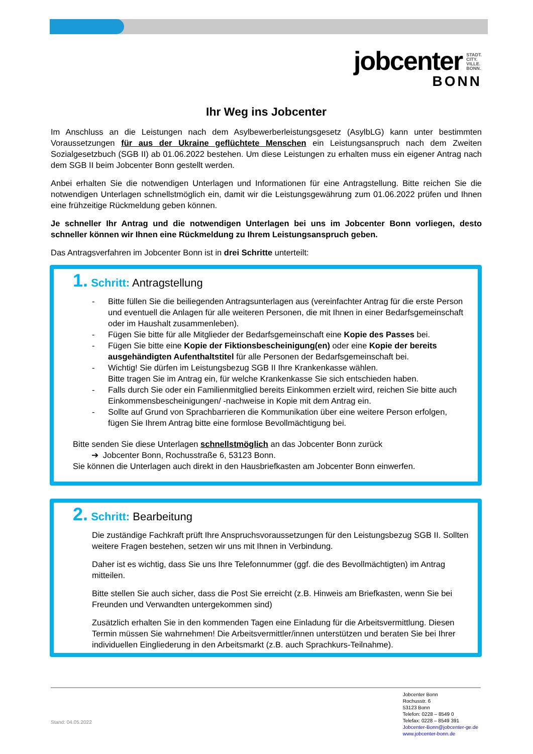jobcenter STADT.
CITY.
VILLE.
BONN.
BONN
Ihr Weg ins Jobcenter
Im Anschluss an die Leistungen nach dem Asylbewerberleistungsgesetz (AsylbLG) kann unter bestimmten Voraussetzungen für aus der Ukraine geflüchtete Menschen ein Leistungsanspruch nach dem Zweiten Sozialgesetzbuch (SGB II) ab 01.06.2022 bestehen. Um diese Leistungen zu erhalten muss ein eigener Antrag nach dem SGB II beim Jobcenter Bonn gestellt werden.
Anbei erhalten Sie die notwendigen Unterlagen und Informationen für eine Antragstellung. Bitte reichen Sie die notwendigen Unterlagen schnellstmöglich ein, damit wir die Leistungsgewährung zum 01.06.2022 prüfen und Ihnen eine frühzeitige Rückmeldung geben können.
Je schneller Ihr Antrag und die notwendigen Unterlagen bei uns im Jobcenter Bonn vorliegen, desto schneller können wir Ihnen eine Rückmeldung zu Ihrem Leistungsanspruch geben.
Das Antragsverfahren im Jobcenter Bonn ist in drei Schritte unterteilt:
1. Schritt: Antragstellung
- Bitte füllen Sie die beiliegenden Antragsunterlagen aus (vereinfachter Antrag für die erste Person und eventuell die Anlagen für alle weiteren Personen, die mit Ihnen in einer Bedarfsgemeinschaft oder im Haushalt zusammenleben).
- Fügen Sie bitte für alle Mitglieder der Bedarfsgemeinschaft eine Kopie des Passes bei.
- Fügen Sie bitte eine Kopie der Fiktionsbescheinigung(en) oder eine Kopie der bereits ausgehändigten Aufenthaltstitel für alle Personen der Bedarfsgemeinschaft bei.
- Wichtig! Sie dürfen im Leistungsbezug SGB II Ihre Krankenkasse wählen.
Bitte tragen Sie im Antrag ein, für welche Krankenkasse Sie sich entschieden haben.
- Falls durch Sie oder ein Familienmitglied bereits Einkommen erzielt wird, reichen Sie bitte auch Einkommensbescheinigungen/ -nachweise in Kopie mit dem Antrag ein.
- Sollte auf Grund von Sprachbarrieren die Kommunikation über eine weitere Person erfolgen, fügen Sie Ihrem Antrag bitte eine formlose Bevollmächtigung bei.
Bitte senden Sie diese Unterlagen schnellstmöglich an das Jobcenter Bonn zurück
➔ Jobcenter Bonn, Rochusstraße 6, 53123 Bonn.
Sie können die Unterlagen auch direkt in den Hausbriefkasten am Jobcenter Bonn einwerfen.
2. Schritt: Bearbeitung
Die zuständige Fachkraft prüft Ihre Anspruchsvoraussetzungen für den Leistungsbezug SGB II. Sollten weitere Fragen bestehen, setzen wir uns mit Ihnen in Verbindung.
Daher ist es wichtig, dass Sie uns Ihre Telefonnummer (ggf. die des Bevollmächtigten) im Antrag mitteilen.
Bitte stellen Sie auch sicher, dass die Post Sie erreicht (z.B. Hinweis am Briefkasten, wenn Sie bei Freunden und Verwandten untergekommen sind)
Zusätzlich erhalten Sie in den kommenden Tagen eine Einladung für die Arbeitsvermittlung. Diesen Termin müssen Sie wahrnehmen! Die Arbeitsvermittler/innen unterstützen und beraten Sie bei Ihrer individuellen Eingliederung in den Arbeitsmarkt (z.B. auch Sprachkurs-Teilnahme).
Stand: 04.05.2022
Jobcenter Bonn
Rochusstr. 6
53123 Bonn
Telefon: 0228 – 8549 0
Telefax: 0228 – 8549 391
Jobcenter-Bonn@jobcenter-ge.de
www.jobcenter-bonn.de